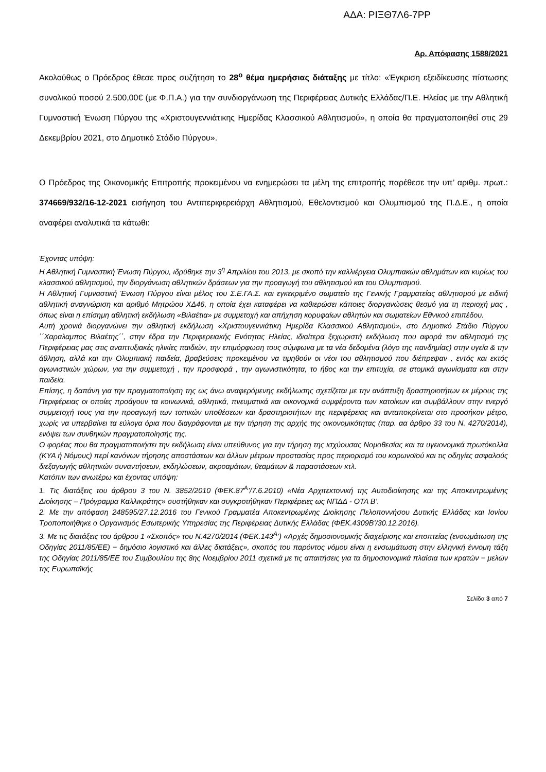ΑΔΑ: ΡΙΞΘ7Λ6-7ΡΡ
Αρ. Απόφασης 1588/2021
Ακολούθως ο Πρόεδρος έθεσε προς συζήτηση το 28<sup>ο</sup> θέμα ημερήσιας διάταξης με τίτλο: «Έγκριση εξειδίκευσης πίστωσης συνολικού ποσού 2.500,00€ (με Φ.Π.Α.) για την συνδιοργάνωση της Περιφέρειας Δυτικής Ελλάδας/Π.Ε. Ηλείας με την Αθλητική Γυμναστική Ένωση Πύργου της «Χριστουγεννιάτικης Ημερίδας Κλασσικού Αθλητισμού», η οποία θα πραγματοποιηθεί στις 29 Δεκεμβρίου 2021, στο Δημοτικό Στάδιο Πύργου».
Ο Πρόεδρος της Οικονομικής Επιτροπής προκειμένου να ενημερώσει τα μέλη της επιτροπής παρέθεσε την υπ’ αριθμ. πρωτ.: 374669/932/16-12-2021 εισήγηση του Αντιπεριφερειάρχη Αθλητισμού, Εθελοντισμού και Ολυμπισμού της Π.Δ.Ε., η οποία αναφέρει αναλυτικά τα κάτωθι:
Έχοντας υπόψη:
Η Αθλητική Γυμναστική Ένωση Πύργου, ιδρύθηκε την 3<sup>η</sup> Απριλίου του 2013, με σκοπό την καλλιέργεια Ολυμπιακών αθλημάτων και κυρίως του κλασσικού αθλητισμού, την διοργάνωση αθλητικών δράσεων για την προαγωγή του αθλητισμού και του Ολυμπισμού.
Η Αθλητική Γυμναστική Ένωση Πύργου είναι μέλος του Σ.Ε.ΓΑ.Σ. και εγκεκριμένο σωματείο της Γενικής Γραμματείας αθλητισμού με ειδική αθλητική αναγνώριση και αριθμό Μητρώου ΧΔ46, η οποία έχει καταφέρει να καθιερώσει κάποιες διοργανώσεις θεσμό για τη περιοχή μας , όπως είναι η επίσημη αθλητική εκδήλωση «Βιλαέτια» με συμμετοχή και απήχηση κορυφαίων αθλητών και σωματείων Εθνικού επιπέδου.
Αυτή χρονιά διοργανώνει την αθλητική εκδήλωση «Χριστουγεννιάτικη Ημερίδα Κλασσικού Αθλητισμού», στο Δημοτικό Στάδιο Πύργου ΄΄Χαραλαμπος Βιλαέτης΄΄, στην έδρα την Περιφερειακής Ενότητας Ηλείας, ιδιαίτερα ξεχωριστή εκδήλωση που αφορά τον αθλητισμό της Περιφέρειας μας στις αναπτυξιακές ηλικίες παιδιών, την επιμόρφωση τους σύμφωνα με τα νέα δεδομένα (λόγο της πανδημίας) στην υγεία & την άθληση, αλλά και την Ολυμπιακή παιδεία, βραβεύσεις προκειμένου να τιμηθούν οι νέοι του αθλητισμού που διέπρεψαν , εντός και εκτός αγωνιστικών χώρων, για την συμμετοχή , την προσφορά , την αγωνιστικότητα, το ήθος και την επιτυχία, σε ατομικά αγωνίσματα και στην παιδεία.
Επίσης, η δαπάνη για την πραγματοποίηση της ως άνω αναφερόμενης εκδήλωσης σχετίζεται με την ανάπτυξη δραστηριοτήτων εκ μέρους της Περιφέρειας οι οποίες προάγουν τα κοινωνικά, αθλητικά, πνευματικά και οικονομικά συμφέροντα των κατοίκων και συμβάλλουν στην ενεργό συμμετοχή τους για την προαγωγή των τοπικών υποθέσεων και δραστηριοτήτων της περιφέρειας και ανταποκρίνεται στο προσήκον μέτρο, χωρίς να υπερβαίνει τα εύλογα όρια που διαγράφονται με την τήρηση της αρχής της οικονομικότητας (παρ. αα άρθρο 33 του Ν. 4270/2014), ενόψει των συνθηκών πραγματοποίησής της.
Ο φορέας που θα πραγματοποιήσει την εκδήλωση είναι υπεύθυνος για την τήρηση της ισχύουσας Νομοθεσίας και τα υγειονομικά πρωτόκολλα (ΚΥΑ ή Νόμους) περί κανόνων τήρησης αποστάσεων και άλλων μέτρων προστασίας προς περιορισμό του κορωνοϊού και τις οδηγίες ασφαλούς διεξαγωγής αθλητικών συναντήσεων, εκδηλώσεων, ακροαμάτων, θεαμάτων & παραστάσεων κτλ.
Κατόπιν των ανωτέρω και έχοντας υπόψη:
1. Τις διατάξεις του άρθρου 3 του Ν. 3852/2010 (ΦΕΚ.87<sup>Α</sup>’/7.6.2010) «Νέα Αρχιτεκτονική της Αυτοδιοίκησης και της Αποκεντρωμένης Διοίκησης – Πρόγραμμα Καλλικράτης» συστήθηκαν και συγκροτήθηκαν Περιφέρειες ως ΝΠΔΔ - ΟΤΑ Β’.
2. Με την απόφαση 248595/27.12.2016 του Γενικού Γραμματέα Αποκεντρωμένης Διοίκησης Πελοποννήσου Δυτικής Ελλάδας και Ιονίου Τροποποιήθηκε ο Οργανισμός Εσωτερικής Υπηρεσίας της Περιφέρειας Δυτικής Ελλάδας (ΦΕΚ.4309Β’/30.12.2016).
3. Με τις διατάξεις του άρθρου 1 «Σκοπός» του Ν.4270/2014 (ΦΕΚ.143<sup>Α</sup>’) «Αρχές δημοσιονομικής διαχείρισης και εποπτείας (ενσωμάτωση της Οδηγίας 2011/85/ΕΕ) − δημόσιο λογιστικό και άλλες διατάξεις», σκοπός του παρόντος νόμου είναι η ενσωμάτωση στην ελληνική έννομη τάξη της Οδηγίας 2011/85/ΕΕ του Συμβουλίου της 8ης Νοεμβρίου 2011 σχετικά με τις απαιτήσεις για τα δημοσιονομικά πλαίσια των κρατών − μελών της Ευρωπαϊκής
Σελίδα 3 από 7